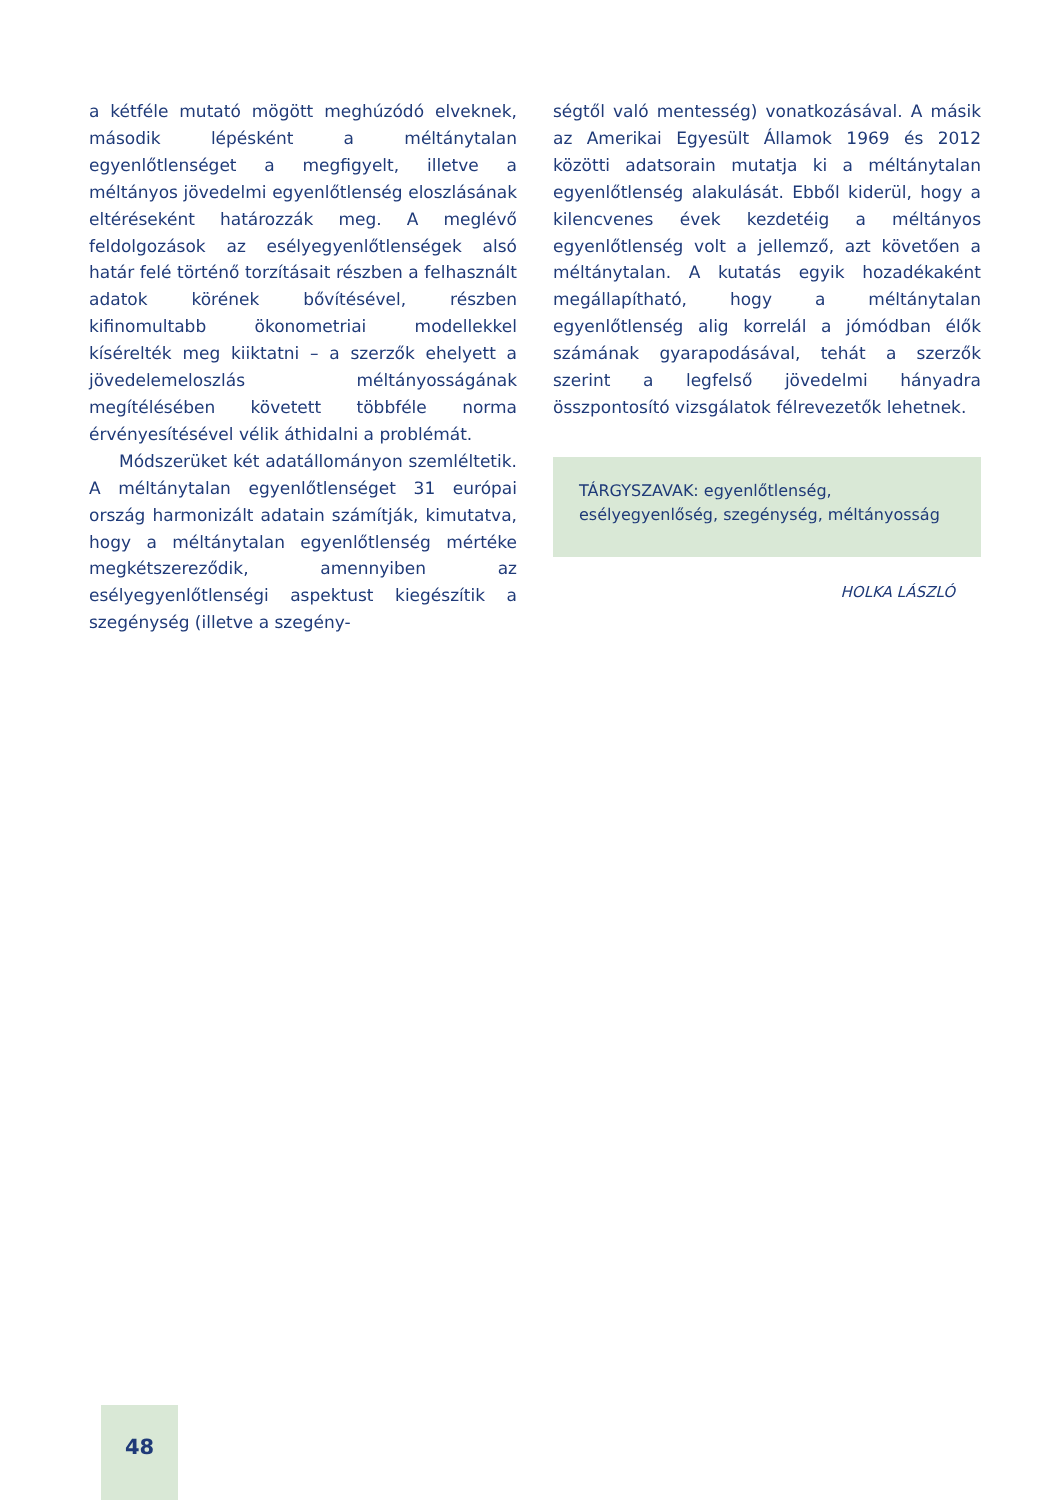a kétféle mutató mögött meghúzódó elveknek, második lépésként a méltánytalan egyenlőtlenséget a megfigyelt, illetve a méltányos jövedelmi egyenlőtlenség eloszlásának eltéréseként határozzák meg. A meglévő feldolgozások az esélyegyenlőtlenségek alsó határ felé történő torzításait részben a felhasznált adatok körének bővítésével, részben kifinomultabb ökonometriai modellekkel kísérelték meg kiiktatni – a szerzők ehelyett a jövedelemeloszlás méltányosságának megítélésében követett többféle norma érvényesítésével vélik áthidalni a problémát.
Módszerüket két adatállományon szemléltetik. A méltánytalan egyenlőtlenséget 31 európai ország harmonizált adatain számítják, kimutatva, hogy a méltánytalan egyenlőtlenség mértéke megkétszereződik, amennyiben az esélyegyenlőtlenségi aspektust kiegészítik a szegénység (illetve a szegény-
ségtől való mentesség) vonatkozásával. A másik az Amerikai Egyesült Államok 1969 és 2012 közötti adatsorain mutatja ki a méltánytalan egyenlőtlenség alakulását. Ebből kiderül, hogy a kilencvenes évek kezdetéig a méltányos egyenlőtlenség volt a jellemző, azt követően a méltánytalan. A kutatás egyik hozadékaként megállapítható, hogy a méltánytalan egyenlőtlenség alig korrelál a jómódban élők számának gyarapodásával, tehát a szerzők szerint a legfelső jövedelmi hányadra összpontosító vizsgálatok félrevezetők lehetnek.
TÁRGYSZAVAK: egyenlőtlenség, esélyegyenlőség, szegénység, méltányosság
HOLKA LÁSZLÓ
48